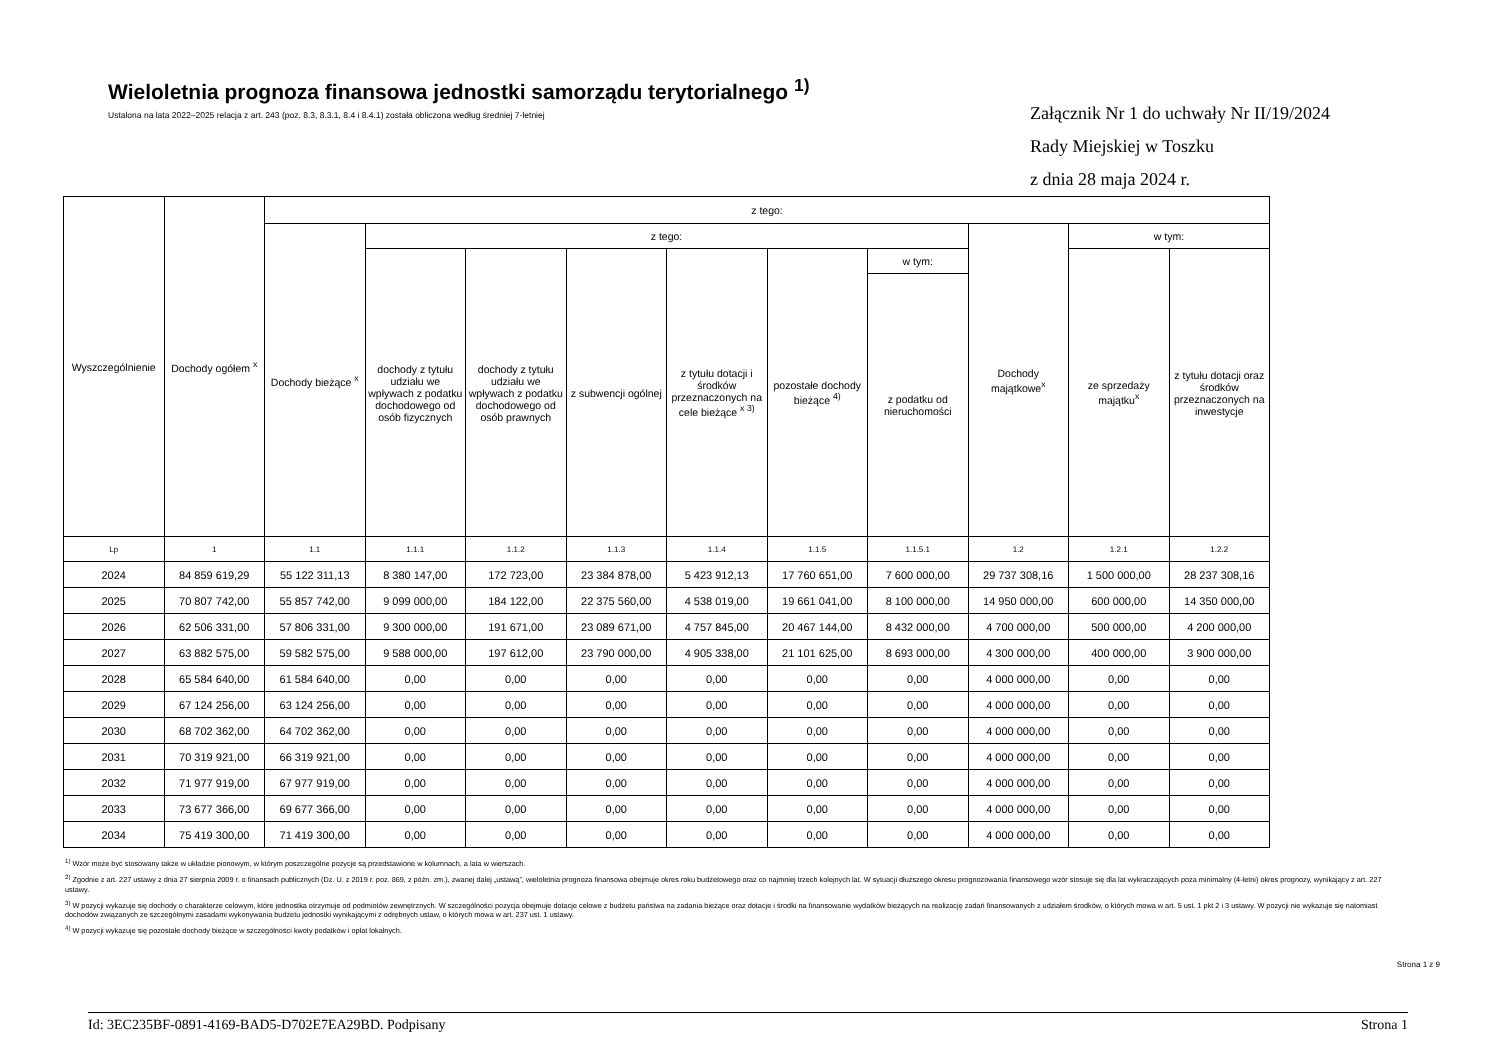Wieloletnia prognoza finansowa jednostki samorządu terytorialnego <sup>1)</sup>
Ustalona na lata 2022–2025 relacja z art. 243 (poz. 8.3, 8.3.1, 8.4 i 8.4.1) została obliczona według średniej 7-letniej
Załącznik Nr 1 do uchwały Nr II/19/2024
Rady Miejskiej w Toszku
z dnia 28 maja 2024 r.
| Wyszczególnienie | Dochody ogółem <sup>x</sup> | z tego: | | | | | | | | | |
| --- | --- | --- | --- | --- | --- | --- | --- | --- | --- | --- | --- |
| | | Dochody bieżące <sup>x</sup> | z tego: | | | | | | Dochody majątkowe<sup>x</sup> | w tym: | |
| | | | dochody z tytułu udziału we wpływach z podatku dochodowego od osób fizycznych | dochody z tytułu udziału we wpływach z podatku dochodowego od osób prawnych | z subwencji ogólnej | z tytułu dotacji i środków przeznaczonych na cele bieżące <sup>x 3)</sup> | pozostałe dochody bieżące <sup>4)</sup> | w tym: | | ze sprzedaży majątku<sup>x</sup> | z tytułu dotacji oraz środków przeznaczonych na inwestycje |
| | | | | | | | | z podatku od nieruchomości | | | |
| Lp | 1 | 1.1 | 1.1.1 | 1.1.2 | 1.1.3 | 1.1.4 | 1.1.5 | 1.1.5.1 | 1.2 | 1.2.1 | 1.2.2 |
| 2024 | 84 859 619,29 | 55 122 311,13 | 8 380 147,00 | 172 723,00 | 23 384 878,00 | 5 423 912,13 | 17 760 651,00 | 7 600 000,00 | 29 737 308,16 | 1 500 000,00 | 28 237 308,16 |
| 2025 | 70 807 742,00 | 55 857 742,00 | 9 099 000,00 | 184 122,00 | 22 375 560,00 | 4 538 019,00 | 19 661 041,00 | 8 100 000,00 | 14 950 000,00 | 600 000,00 | 14 350 000,00 |
| 2026 | 62 506 331,00 | 57 806 331,00 | 9 300 000,00 | 191 671,00 | 23 089 671,00 | 4 757 845,00 | 20 467 144,00 | 8 432 000,00 | 4 700 000,00 | 500 000,00 | 4 200 000,00 |
| 2027 | 63 882 575,00 | 59 582 575,00 | 9 588 000,00 | 197 612,00 | 23 790 000,00 | 4 905 338,00 | 21 101 625,00 | 8 693 000,00 | 4 300 000,00 | 400 000,00 | 3 900 000,00 |
| 2028 | 65 584 640,00 | 61 584 640,00 | 0,00 | 0,00 | 0,00 | 0,00 | 0,00 | 0,00 | 4 000 000,00 | 0,00 | 0,00 |
| 2029 | 67 124 256,00 | 63 124 256,00 | 0,00 | 0,00 | 0,00 | 0,00 | 0,00 | 0,00 | 4 000 000,00 | 0,00 | 0,00 |
| 2030 | 68 702 362,00 | 64 702 362,00 | 0,00 | 0,00 | 0,00 | 0,00 | 0,00 | 0,00 | 4 000 000,00 | 0,00 | 0,00 |
| 2031 | 70 319 921,00 | 66 319 921,00 | 0,00 | 0,00 | 0,00 | 0,00 | 0,00 | 0,00 | 4 000 000,00 | 0,00 | 0,00 |
| 2032 | 71 977 919,00 | 67 977 919,00 | 0,00 | 0,00 | 0,00 | 0,00 | 0,00 | 0,00 | 4 000 000,00 | 0,00 | 0,00 |
| 2033 | 73 677 366,00 | 69 677 366,00 | 0,00 | 0,00 | 0,00 | 0,00 | 0,00 | 0,00 | 4 000 000,00 | 0,00 | 0,00 |
| 2034 | 75 419 300,00 | 71 419 300,00 | 0,00 | 0,00 | 0,00 | 0,00 | 0,00 | 0,00 | 4 000 000,00 | 0,00 | 0,00 |
<sup>1)</sup> Wzór może być stosowany także w układzie pionowym, w którym poszczególne pozycje są przedstawione w kolumnach, a lata w wierszach.
<sup>2)</sup> Zgodnie z art. 227 ustawy z dnia 27 sierpnia 2009 r. o finansach publicznych (Dz. U. z 2019 r. poz. 869, z późn. zm.), zwanej dalej „ustawą”, wieloletnia prognoza finansowa obejmuje okres roku budżetowego oraz co najmniej trzech kolejnych lat. W sytuacji dłuższego okresu prognozowania finansowego wzór stosuje się dla lat wykraczających poza minimalny (4-letni) okres prognozy, wynikający z art. 227 ustawy.
<sup>3)</sup> W pozycji wykazuje się dochody o charakterze celowym, które jednostka otrzymuje od podmiotów zewnętrznych. W szczególności pozycja obejmuje dotacje celowe z budżetu państwa na zadania bieżące oraz dotacje i środki na finansowanie wydatków bieżących na realizację zadań finansowanych z udziałem środków, o których mowa w art. 5 ust. 1 pkt 2 i 3 ustawy. W pozycji nie wykazuje się natomiast dochodów związanych ze szczególnymi zasadami wykonywania budżetu jednostki wynikającymi z odrębnych ustaw, o których mowa w art. 237 ust. 1 ustawy.
<sup>4)</sup> W pozycji wykazuje się pozostałe dochody bieżące w szczególności kwoty podatków i opłat lokalnych.
Strona 1 z 9
Id: 3EC235BF-0891-4169-BAD5-D702E7EA29BD. Podpisany Strona 1